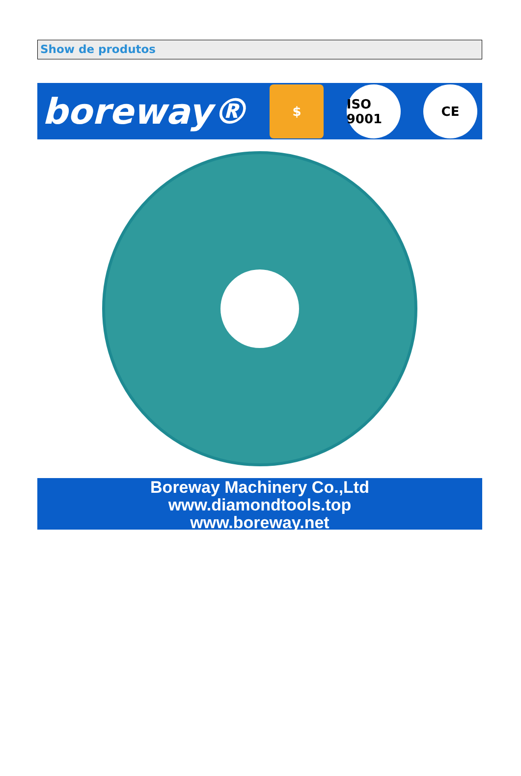Show de produtos
boreway®
$
ISO 9001
CE
Boreway Machinery Co.,Ltd
www.diamondtools.top
www.boreway.net